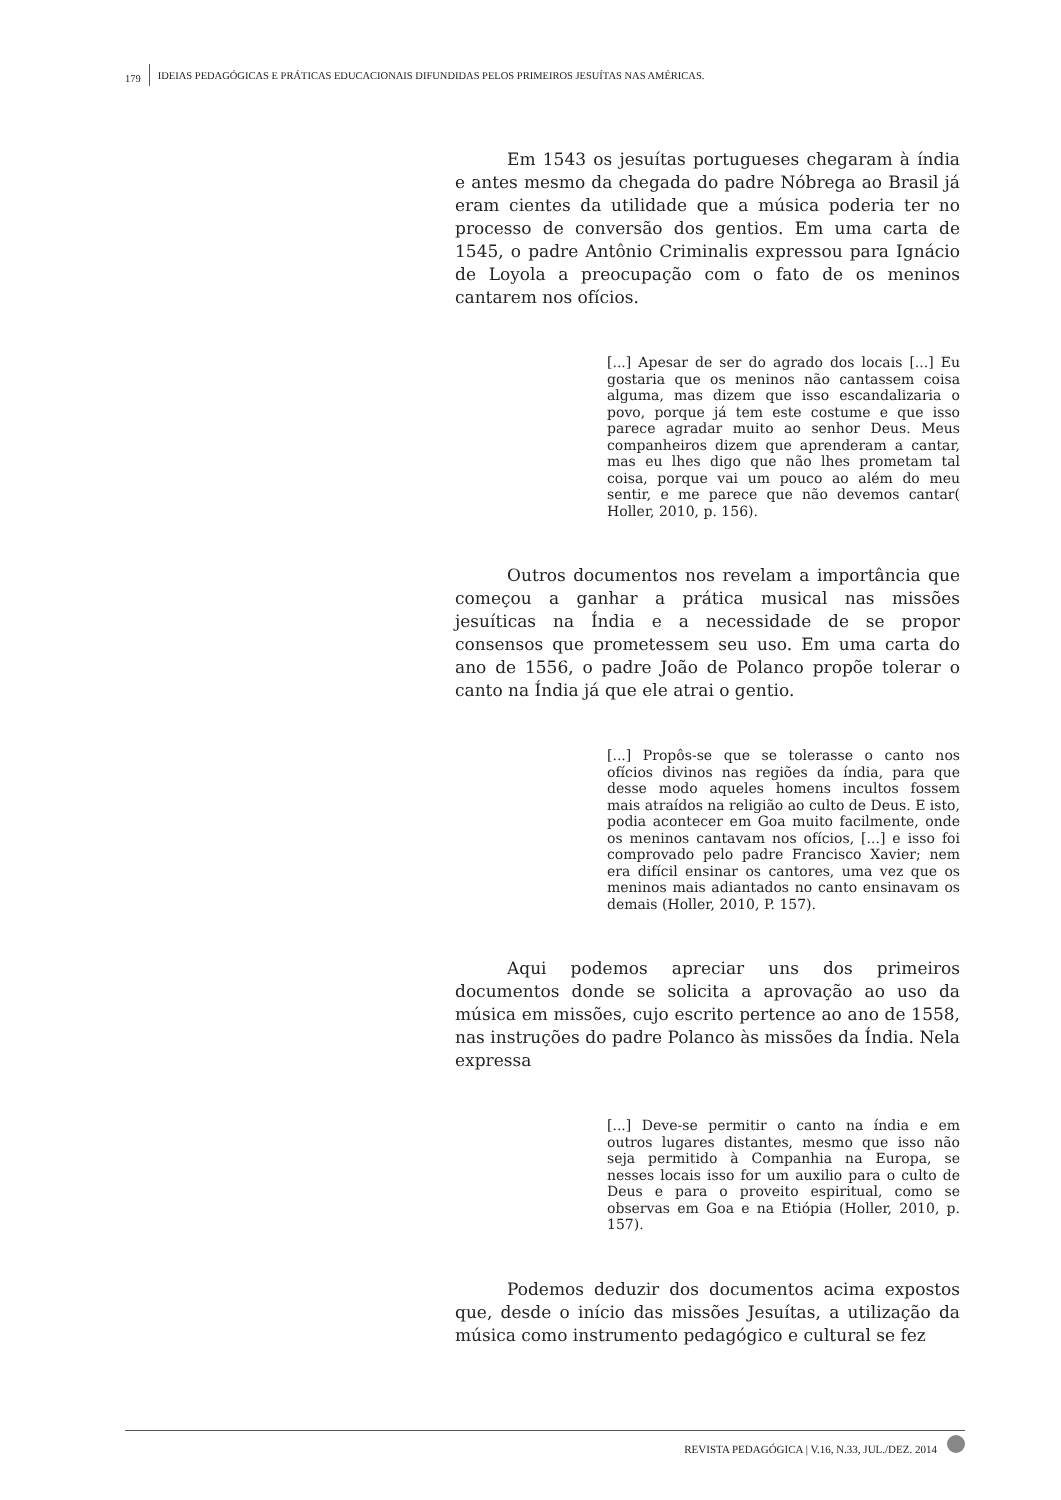179 IDEIAS PEDAGÓGICAS E PRÁTICAS EDUCACIONAIS DIFUNDIDAS PELOS PRIMEIROS JESUÍTAS NAS AMÉRICAS.
Em 1543 os jesuítas portugueses chegaram à índia e antes mesmo da chegada do padre Nóbrega ao Brasil já eram cientes da utilidade que a música poderia ter no processo de conversão dos gentios. Em uma carta de 1545, o padre Antônio Criminalis expressou para Ignácio de Loyola a preocupação com o fato de os meninos cantarem nos ofícios.
[...] Apesar de ser do agrado dos locais [...] Eu gostaria que os meninos não cantassem coisa alguma, mas dizem que isso escandalizaria o povo, porque já tem este costume e que isso parece agradar muito ao senhor Deus. Meus companheiros dizem que aprenderam a cantar, mas eu lhes digo que não lhes prometam tal coisa, porque vai um pouco ao além do meu sentir, e me parece que não devemos cantar( Holler, 2010, p. 156).
Outros documentos nos revelam a importância que começou a ganhar a prática musical nas missões jesuíticas na Índia e a necessidade de se propor consensos que prometessem seu uso. Em uma carta do ano de 1556, o padre João de Polanco propõe tolerar o canto na Índia já que ele atrai o gentio.
[...] Propôs-se que se tolerasse o canto nos ofícios divinos nas regiões da índia, para que desse modo aqueles homens incultos fossem mais atraídos na religião ao culto de Deus. E isto, podia acontecer em Goa muito facilmente, onde os meninos cantavam nos ofícios, [...] e isso foi comprovado pelo padre Francisco Xavier; nem era difícil ensinar os cantores, uma vez que os meninos mais adiantados no canto ensinavam os demais (Holler, 2010, P. 157).
Aqui podemos apreciar uns dos primeiros documentos donde se solicita a aprovação ao uso da música em missões, cujo escrito pertence ao ano de 1558, nas instruções do padre Polanco às missões da Índia. Nela expressa
[...] Deve-se permitir o canto na índia e em outros lugares distantes, mesmo que isso não seja permitido à Companhia na Europa, se nesses locais isso for um auxilio para o culto de Deus e para o proveito espiritual, como se observas em Goa e na Etiópia (Holler, 2010, p. 157).
Podemos deduzir dos documentos acima expostos que, desde o início das missões Jesuítas, a utilização da música como instrumento pedagógico e cultural se fez
REVISTA PEDAGÓGICA | V.16, N.33, JUL./DEZ. 2014